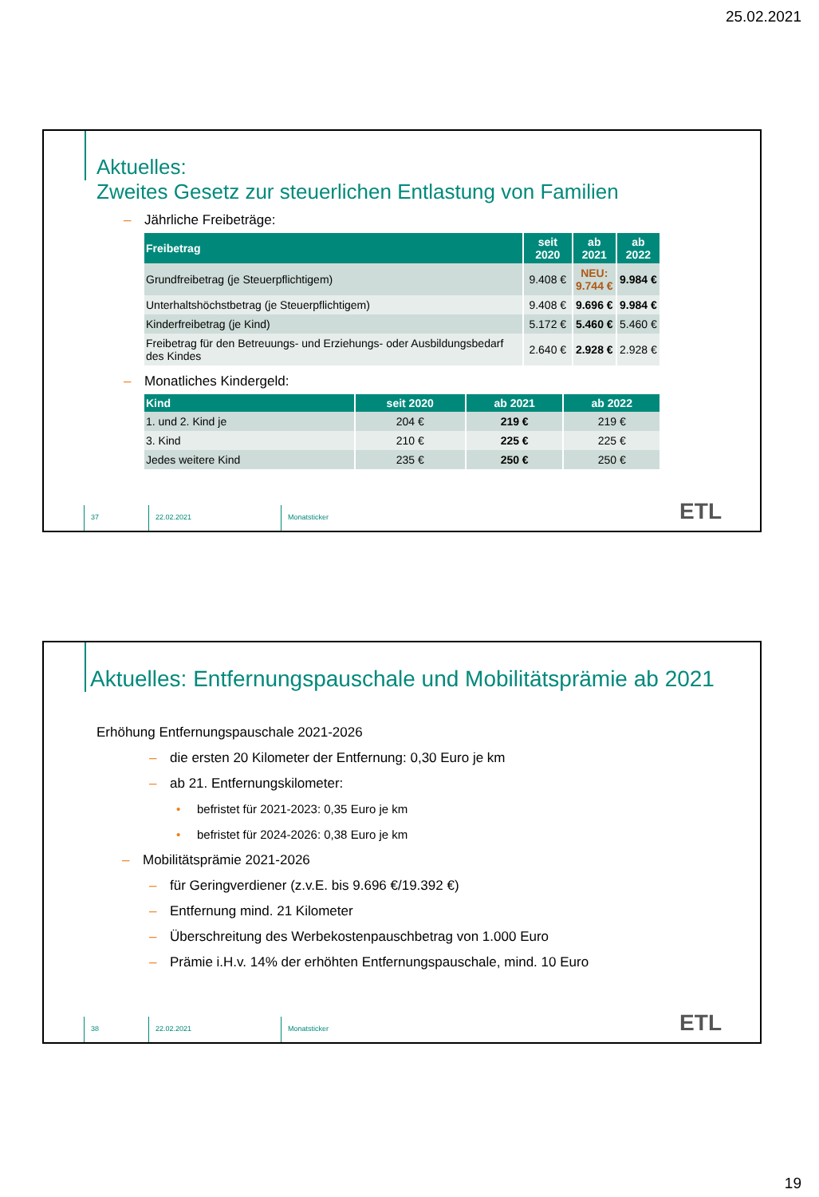25.02.2021
Aktuelles:
Zweites Gesetz zur steuerlichen Entlastung von Familien
– Jährliche Freibeträge:
| Freibetrag | seit 2020 | ab 2021 | ab 2022 |
| --- | --- | --- | --- |
| Grundfreibetrag (je Steuerpflichtigem) | 9.408 € | NEU: 9.744 € | 9.984 € |
| Unterhaltshöchstbetrag (je Steuerpflichtigem) | 9.408 € | 9.696 € | 9.984 € |
| Kinderfreibetrag (je Kind) | 5.172 € | 5.460 € | 5.460 € |
| Freibetrag für den Betreuungs- und Erziehungs- oder Ausbildungsbedarf des Kindes | 2.640 € | 2.928 € | 2.928 € |
– Monatliches Kindergeld:
| Kind | seit 2020 | ab 2021 | ab 2022 |
| --- | --- | --- | --- |
| 1. und 2. Kind je | 204 € | 219 € | 219 € |
| 3. Kind | 210 € | 225 € | 225 € |
| Jedes weitere Kind | 235 € | 250 € | 250 € |
37 22.02.2021 Monatsticker
ETL
Aktuelles: Entfernungspauschale und Mobilitätsprämie ab 2021
Erhöhung Entfernungspauschale 2021-2026
– die ersten 20 Kilometer der Entfernung: 0,30 Euro je km
– ab 21. Entfernungskilometer:
• befristet für 2021-2023: 0,35 Euro je km
• befristet für 2024-2026: 0,38 Euro je km
– Mobilitätsprämie 2021-2026
– für Geringverdiener (z.v.E. bis 9.696 €/19.392 €)
– Entfernung mind. 21 Kilometer
– Überschreitung des Werbekostenpauschbetrag von 1.000 Euro
– Prämie i.H.v. 14% der erhöhten Entfernungspauschale, mind. 10 Euro
38 22.02.2021 Monatsticker
ETL
19